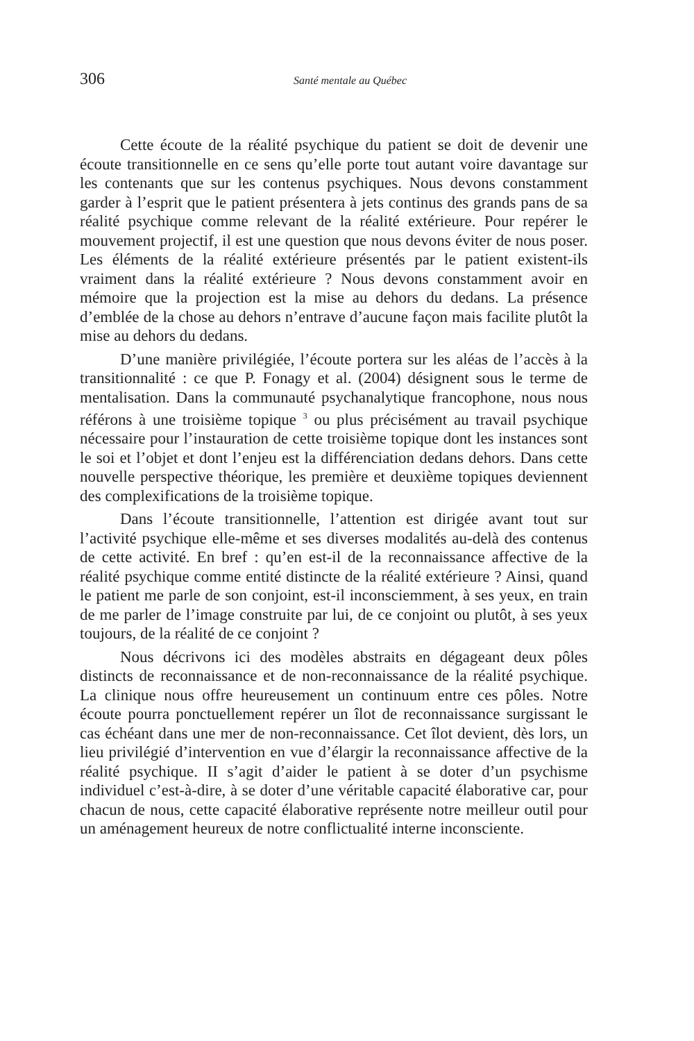306 Santé mentale au Québec
Cette écoute de la réalité psychique du patient se doit de devenir une écoute transitionnelle en ce sens qu’elle porte tout autant voire davantage sur les contenants que sur les contenus psychiques. Nous devons constamment garder à l’esprit que le patient présentera à jets continus des grands pans de sa réalité psychique comme relevant de la réalité extérieure. Pour repérer le mouvement projectif, il est une question que nous devons éviter de nous poser. Les éléments de la réalité extérieure présentés par le patient existent-ils vraiment dans la réalité extérieure ? Nous devons constamment avoir en mémoire que la projection est la mise au dehors du dedans. La présence d’emblée de la chose au dehors n’entrave d’aucune façon mais facilite plutôt la mise au dehors du dedans.
D’une manière privilégiée, l’écoute portera sur les aléas de l’accès à la transitionnalité : ce que P. Fonagy et al. (2004) désignent sous le terme de mentalisation. Dans la communauté psychanalytique francophone, nous nous référons à une troisième topique <sup>3</sup> ou plus précisément au travail psychique nécessaire pour l’instauration de cette troisième topique dont les instances sont le soi et l’objet et dont l’enjeu est la différenciation dedans dehors. Dans cette nouvelle perspective théorique, les première et deuxième topiques deviennent des complexifications de la troisième topique.
Dans l’écoute transitionnelle, l’attention est dirigée avant tout sur l’activité psychique elle-même et ses diverses modalités au-delà des contenus de cette activité. En bref : qu’en est-il de la reconnaissance affective de la réalité psychique comme entité distincte de la réalité extérieure ? Ainsi, quand le patient me parle de son conjoint, est-il inconsciemment, à ses yeux, en train de me parler de l’image construite par lui, de ce conjoint ou plutôt, à ses yeux toujours, de la réalité de ce conjoint ?
Nous décrivons ici des modèles abstraits en dégageant deux pôles distincts de reconnaissance et de non-reconnaissance de la réalité psychique. La clinique nous offre heureusement un continuum entre ces pôles. Notre écoute pourra ponctuellement repérer un îlot de reconnaissance surgissant le cas échéant dans une mer de non-reconnaissance. Cet îlot devient, dès lors, un lieu privilégié d’intervention en vue d’élargir la reconnaissance affective de la réalité psychique. II s’agit d’aider le patient à se doter d’un psychisme individuel c’est-à-dire, à se doter d’une véritable capacité élaborative car, pour chacun de nous, cette capacité élaborative représente notre meilleur outil pour un aménagement heureux de notre conflictualité interne inconsciente.